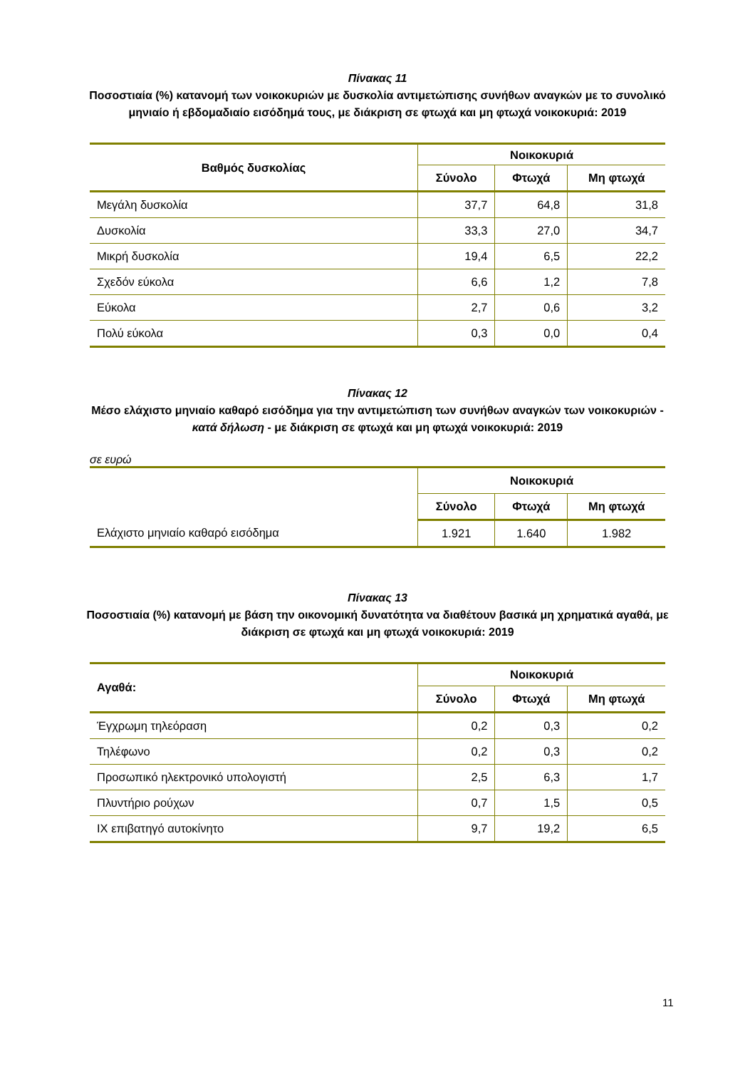Πίνακας 11
Ποσοστιαία (%) κατανομή των νοικοκυριών με δυσκολία αντιμετώπισης συνήθων αναγκών με το συνολικό μηνιαίο ή εβδομαδιαίο εισόδημά τους, με διάκριση σε φτωχά και μη φτωχά νοικοκυριά: 2019
| Βαθμός δυσκολίας | Νοικοκυριά | | |
| --- | --- | --- | --- |
| | Σύνολο | Φτωχά | Μη φτωχά |
| Μεγάλη δυσκολία | 37,7 | 64,8 | 31,8 |
| Δυσκολία | 33,3 | 27,0 | 34,7 |
| Μικρή δυσκολία | 19,4 | 6,5 | 22,2 |
| Σχεδόν εύκολα | 6,6 | 1,2 | 7,8 |
| Εύκολα | 2,7 | 0,6 | 3,2 |
| Πολύ εύκολα | 0,3 | 0,0 | 0,4 |
Πίνακας 12
Μέσο ελάχιστο μηνιαίο καθαρό εισόδημα για την αντιμετώπιση των συνήθων αναγκών των νοικοκυριών - κατά δήλωση - με διάκριση σε φτωχά και μη φτωχά νοικοκυριά: 2019
σε ευρώ
| | Νοικοκυριά | | |
| --- | --- | --- | --- |
| | Σύνολο | Φτωχά | Μη φτωχά |
| Ελάχιστο μηνιαίο καθαρό εισόδημα | 1.921 | 1.640 | 1.982 |
Πίνακας 13
Ποσοστιαία (%) κατανομή με βάση την οικονομική δυνατότητα να διαθέτουν βασικά μη χρηματικά αγαθά, με διάκριση σε φτωχά και μη φτωχά νοικοκυριά: 2019
| Αγαθά: | Νοικοκυριά | | |
| --- | --- | --- | --- |
| | Σύνολο | Φτωχά | Μη φτωχά |
| Έγχρωμη τηλεόραση | 0,2 | 0,3 | 0,2 |
| Τηλέφωνο | 0,2 | 0,3 | 0,2 |
| Προσωπικό ηλεκτρονικό υπολογιστή | 2,5 | 6,3 | 1,7 |
| Πλυντήριο ρούχων | 0,7 | 1,5 | 0,5 |
| ΙΧ επιβατηγό αυτοκίνητο | 9,7 | 19,2 | 6,5 |
11